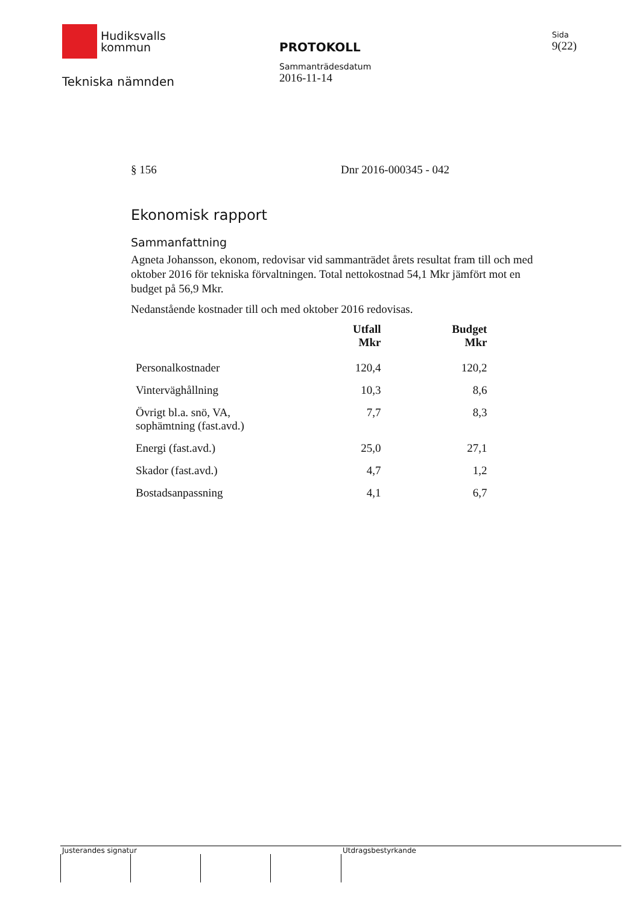Hudiksvalls
kommun
Tekniska nämnden
PROTOKOLL
Sammanträdesdatum
2016-11-14
Sida
9(22)
§ 156 Dnr 2016-000345 - 042
Ekonomisk rapport
Sammanfattning
Agneta Johansson, ekonom, redovisar vid sammanträdet årets resultat fram till och med oktober 2016 för tekniska förvaltningen. Total nettokostnad 54,1 Mkr jämfört mot en budget på 56,9 Mkr.
Nedanstående kostnader till och med oktober 2016 redovisas.
| | Utfall Mkr | Budget Mkr |
| --- | --- | --- |
| Personalkostnader | 120,4 | 120,2 |
| Vinterväghållning | 10,3 | 8,6 |
| Övrigt bl.a. snö, VA, sophämtning (fast.avd.) | 7,7 | 8,3 |
| Energi (fast.avd.) | 25,0 | 27,1 |
| Skador (fast.avd.) | 4,7 | 1,2 |
| Bostadsanpassning | 4,1 | 6,7 |
Justerandes signatur Utdragsbestyrkande